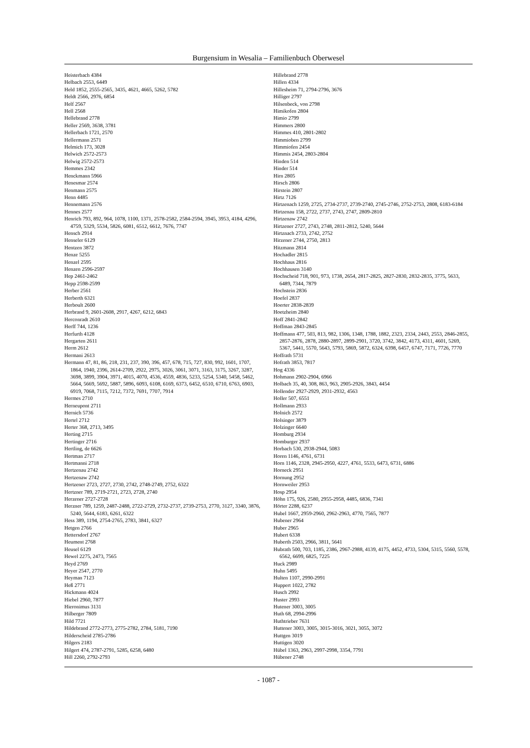Burgensium in Wesalia – Familienbuch Oberwesel
Heisterbach 4384
Helbach 2553, 6449
Held 1852, 2555-2565, 3435, 4621, 4665, 5262, 5782
Heldt 2566, 2976, 6854
Helf 2567
Hell 2568
Hellebrand 2778
Heller 2569, 3638, 3781
Hellerbach 1721, 2570
Hellermann 2571
Helmich 173, 3028
Helwich 2572-2573
Helwig 2572-2573
Hemmes 2342
Henckmann 5966
Henesmar 2574
Henmann 2575
Henn 4485
Hennemann 2576
Hennes 2577
Henrich 793, 892, 964, 1078, 1100, 1371, 2578-2582, 2584-2594, 3945, 3953, 4184, 4296, 4759, 5329, 5534, 5826, 6081, 6512, 6612, 7676, 7747
Hensch 2914
Henseler 6129
Hentzen 3872
Henze 5255
Henzel 2595
Henzen 2596-2597
Hep 2461-2462
Hepp 2598-2599
Herber 2561
Herberth 6321
Herboult 2600
Herbrand 9, 2601-2608, 2917, 4267, 6212, 6843
Herconradt 2610
Herff 744, 1236
Herfurth 4128
Hergarten 2611
Herm 2612
Hermani 2613
Hermann 47, 81, 86, 218, 231, 237, 390, 396, 457, 678, 715, 727, 830, 992, 1601, 1707, 1864, 1940, 2396, 2614-2709, 2922, 2975, 3026, 3061, 3071, 3163, 3175, 3267, 3287, 3698, 3899, 3904, 3971, 4015, 4070, 4536, 4559, 4836, 5233, 5254, 5340, 5458, 5462, 5664, 5669, 5692, 5887, 5896, 6093, 6108, 6169, 6373, 6452, 6510, 6710, 6763, 6903, 6919, 7068, 7115, 7212, 7372, 7691, 7707, 7914
Hermes 2710
Herneupont 2711
Hernich 5736
Hertel 2712
Herter 368, 2713, 3495
Herting 2715
Hertinger 2716
Hertling, de 6626
Hertman 2717
Hertmanni 2718
Hertzenau 2742
Hertzenaw 2742
Hertzener 2723, 2727, 2730, 2742, 2748-2749, 2752, 6322
Hertzner 789, 2719-2721, 2723, 2728, 2740
Herzener 2727-2728
Herzner 789, 1259, 2487-2488, 2722-2729, 2732-2737, 2739-2753, 2770, 3127, 3340, 3876, 5240, 5644, 6183, 6261, 6322
Hess 389, 1194, 2754-2765, 2783, 3841, 6327
Hetgen 2766
Hettersdorf 2767
Heument 2768
Heusel 6129
Hewel 2275, 2473, 7565
Heyd 2769
Heyer 2547, 2770
Heyman 7123
Heß 2771
Hickmann 4024
Hiebel 2960, 7877
Hieronimus 3131
Hilberger 7809
Hild 7721
Hildebrand 2772-2773, 2775-2782, 2784, 5181, 7190
Hilderscheid 2785-2786
Hilgers 2183
Hilgert 474, 2787-2791, 5285, 6258, 6480
Hill 2260, 2792-2793
Hillebrand 2778
Hillen 4334
Hillesheim 71, 2794-2796, 3676
Hilliger 2797
Hilsenbeck, von 2798
Himikofen 2804
Himio 2799
Himmers 2800
Himmes 410, 2801-2802
Himmioben 2799
Himmiofen 2454
Himmis 2454, 2803-2804
Hinden 514
Hinder 514
Hirn 2805
Hirsch 2806
Hirstein 2807
Hirtz 7126
Hirtzenach 1259, 2725, 2734-2737, 2739-2740, 2745-2746, 2752-2753, 2808, 6183-6184
Hirtzenau 158, 2722, 2737, 2743, 2747, 2809-2810
Hirtzenaw 2742
Hirtzener 2727, 2743, 2748, 2811-2812, 5240, 5644
Hirtznach 2733, 2742, 2752
Hirzener 2744, 2750, 2813
Hitzmann 2814
Hochadler 2815
Hochhaus 2816
Hochhausen 3140
Hochscheid 718, 901, 973, 1738, 2654, 2817-2825, 2827-2830, 2832-2835, 3775, 5633, 6489, 7344, 7879
Hochstein 2836
Hoefel 2837
Hoerter 2838-2839
Hoetzheim 2840
Hoff 2841-2842
Hoffman 2843-2845
Hoffmann 477, 503, 813, 982, 1306, 1348, 1788, 1882, 2323, 2334, 2443, 2553, 2846-2855, 2857-2876, 2878, 2880-2897, 2899-2901, 3720, 3742, 3842, 4173, 4311, 4601, 5269, 5367, 5441, 5570, 5643, 5793, 5869, 5872, 6324, 6398, 6457, 6747, 7171, 7726, 7770
Hoffrath 5731
Hofrath 3853, 7817
Hog 4336
Hohmann 2902-2904, 6966
Holbach 35, 40, 308, 863, 963, 2905-2926, 3843, 4454
Hollender 2927-2929, 2931-2932, 4563
Holler 507, 6551
Hollmann 2933
Holnich 2572
Holsinger 3879
Holzinger 6640
Homburg 2934
Homburger 2937
Horbach 530, 2938-2944, 5083
Horen 1146, 4761, 6731
Horn 1146, 2328, 2945-2950, 4227, 4761, 5533, 6473, 6731, 6886
Horneck 2951
Hornung 2952
Hornweiler 2953
Hosp 2954
Höhn 175, 926, 2580, 2955-2958, 4485, 6836, 7341
Hörter 2288, 6237
Hubel 1667, 2959-2960, 2962-2963, 4770, 7565, 7877
Hubener 2964
Huber 2965
Hubert 6338
Huberth 2503, 2966, 3811, 5641
Hubrath 500, 703, 1185, 2386, 2967-2988, 4139, 4175, 4452, 4733, 5304, 5315, 5560, 5578, 6562, 6699, 6825, 7225
Huck 2989
Huhn 5495
Hulten 1107, 2990-2991
Huppert 1022, 2782
Husch 2992
Huster 2993
Hutener 3003, 3005
Huth 68, 2994-2996
Huthtrieber 7631
Huttener 3003, 3005, 3015-3016, 3021, 3055, 3072
Huttgen 3019
Huttigen 3020
Hübel 1363, 2963, 2997-2998, 3354, 7791
Hübener 2748
- 1087 -